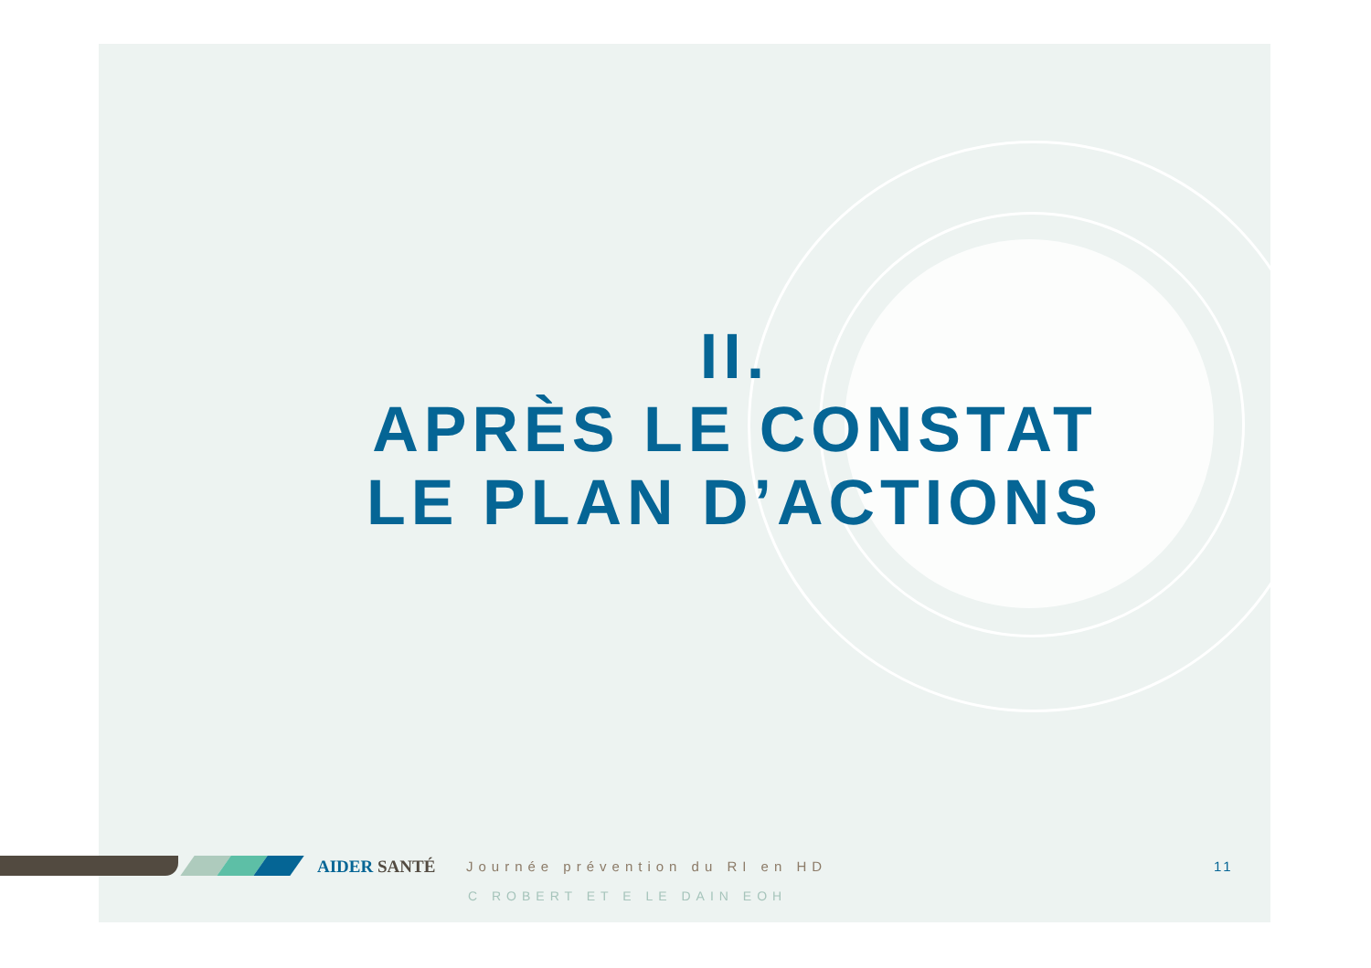II.
APRÈS LE CONSTAT
LE PLAN D’ACTIONS
AIDER SANTÉ Journée prévention du RI en HD
C ROBERT ET E LE DAIN EOH
11